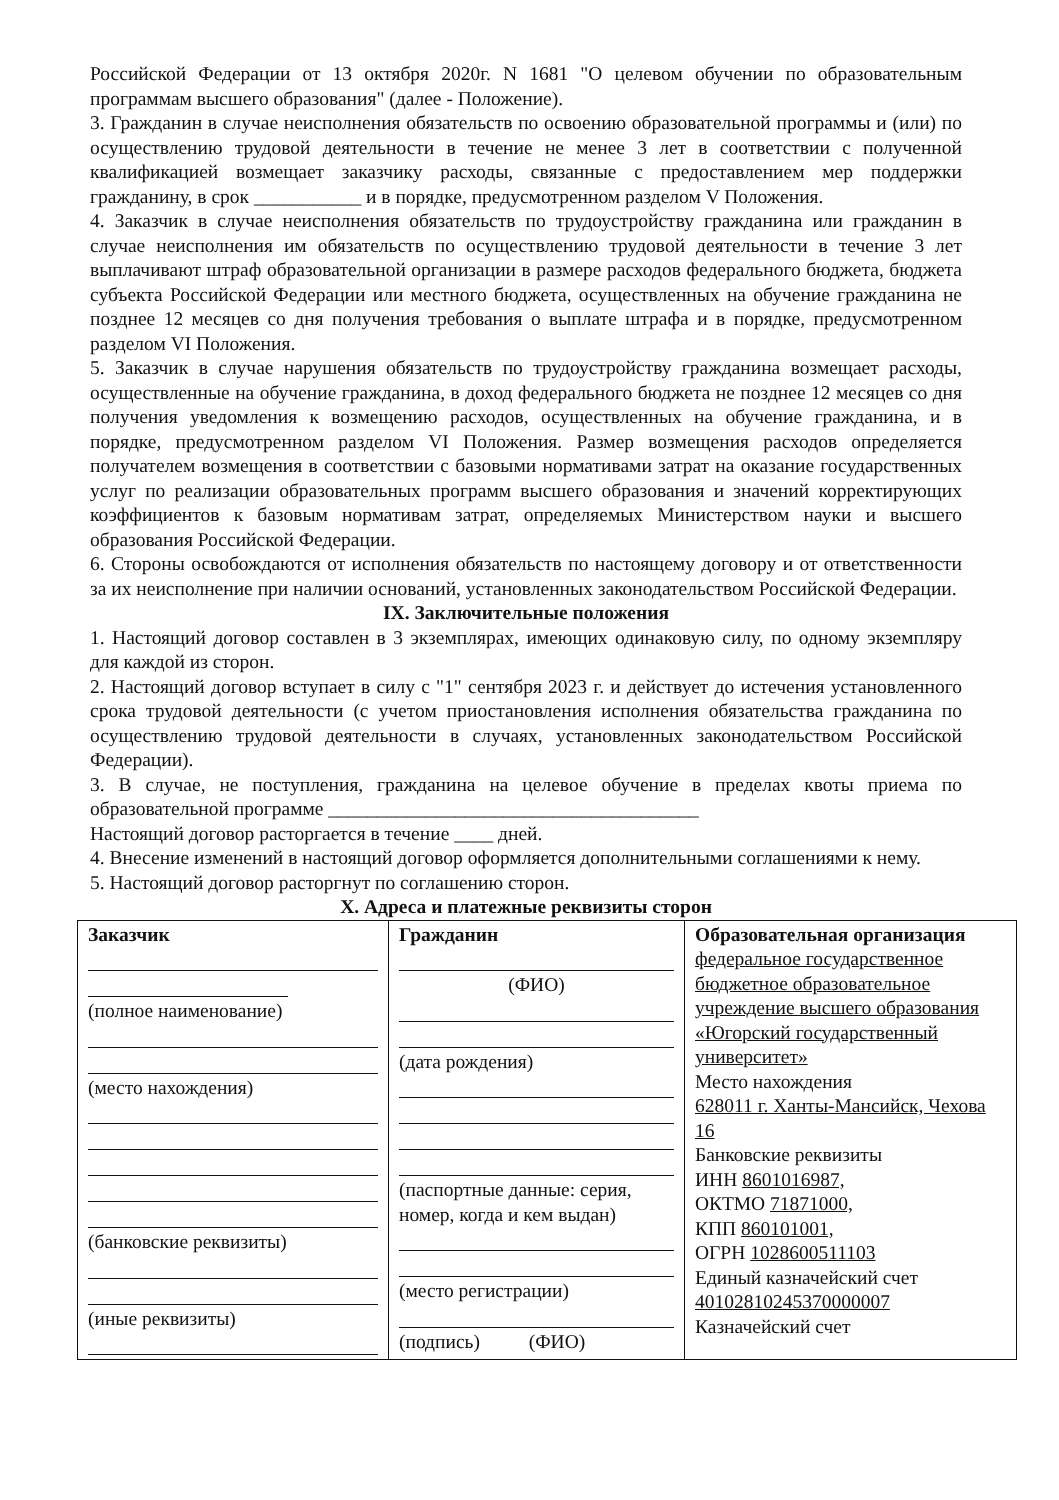Российской Федерации от 13 октября 2020г. N 1681 "О целевом обучении по образовательным программам высшего образования" (далее - Положение).
3. Гражданин в случае неисполнения обязательств по освоению образовательной программы и (или) по осуществлению трудовой деятельности в течение не менее 3 лет в соответствии с полученной квалификацией возмещает заказчику расходы, связанные с предоставлением мер поддержки гражданину, в срок ___________ и в порядке, предусмотренном разделом V Положения.
4. Заказчик в случае неисполнения обязательств по трудоустройству гражданина или гражданин в случае неисполнения им обязательств по осуществлению трудовой деятельности в течение 3 лет выплачивают штраф образовательной организации в размере расходов федерального бюджета, бюджета субъекта Российской Федерации или местного бюджета, осуществленных на обучение гражданина не позднее 12 месяцев со дня получения требования о выплате штрафа и в порядке, предусмотренном разделом VI Положения.
5. Заказчик в случае нарушения обязательств по трудоустройству гражданина возмещает расходы, осуществленные на обучение гражданина, в доход федерального бюджета не позднее 12 месяцев со дня получения уведомления к возмещению расходов, осуществленных на обучение гражданина, и в порядке, предусмотренном разделом VI Положения. Размер возмещения расходов определяется получателем возмещения в соответствии с базовыми нормативами затрат на оказание государственных услуг по реализации образовательных программ высшего образования и значений корректирующих коэффициентов к базовым нормативам затрат, определяемых Министерством науки и высшего образования Российской Федерации.
6. Стороны освобождаются от исполнения обязательств по настоящему договору и от ответственности за их неисполнение при наличии оснований, установленных законодательством Российской Федерации.
IX. Заключительные положения
1. Настоящий договор составлен в 3 экземплярах, имеющих одинаковую силу, по одному экземпляру для каждой из сторон.
2. Настоящий договор вступает в силу с "1" сентября 2023 г. и действует до истечения установленного срока трудовой деятельности (с учетом приостановления исполнения обязательства гражданина по осуществлению трудовой деятельности в случаях, установленных законодательством Российской Федерации).
3. В случае, не поступления, гражданина на целевое обучение в пределах квоты приема по образовательной программе ______________________________________
Настоящий договор расторгается в течение ____ дней.
4. Внесение изменений в настоящий договор оформляется дополнительными соглашениями к нему.
5. Настоящий договор расторгнут по соглашению сторон.
X. Адреса и платежные реквизиты сторон
| Заказчик (полное наименование) (место нахождения) (банковские реквизиты) (иные реквизиты) | Гражданин (ФИО) (дата рождения) (паспортные данные: серия, номер, когда и кем выдан) (место регистрации) (подпись) (ФИО) | Образовательная организация федеральное государственное бюджетное образовательное учреждение высшего образования «Югорский государственный университет» Место нахождения 628011 г. Ханты-Мансийск, Чехова 16 Банковские реквизиты ИНН 8601016987, ОКТМО 71871000, КПП 860101001, ОГРН 1028600511103 Единый казначейский счет 40102810245370000007 Казначейский счет |